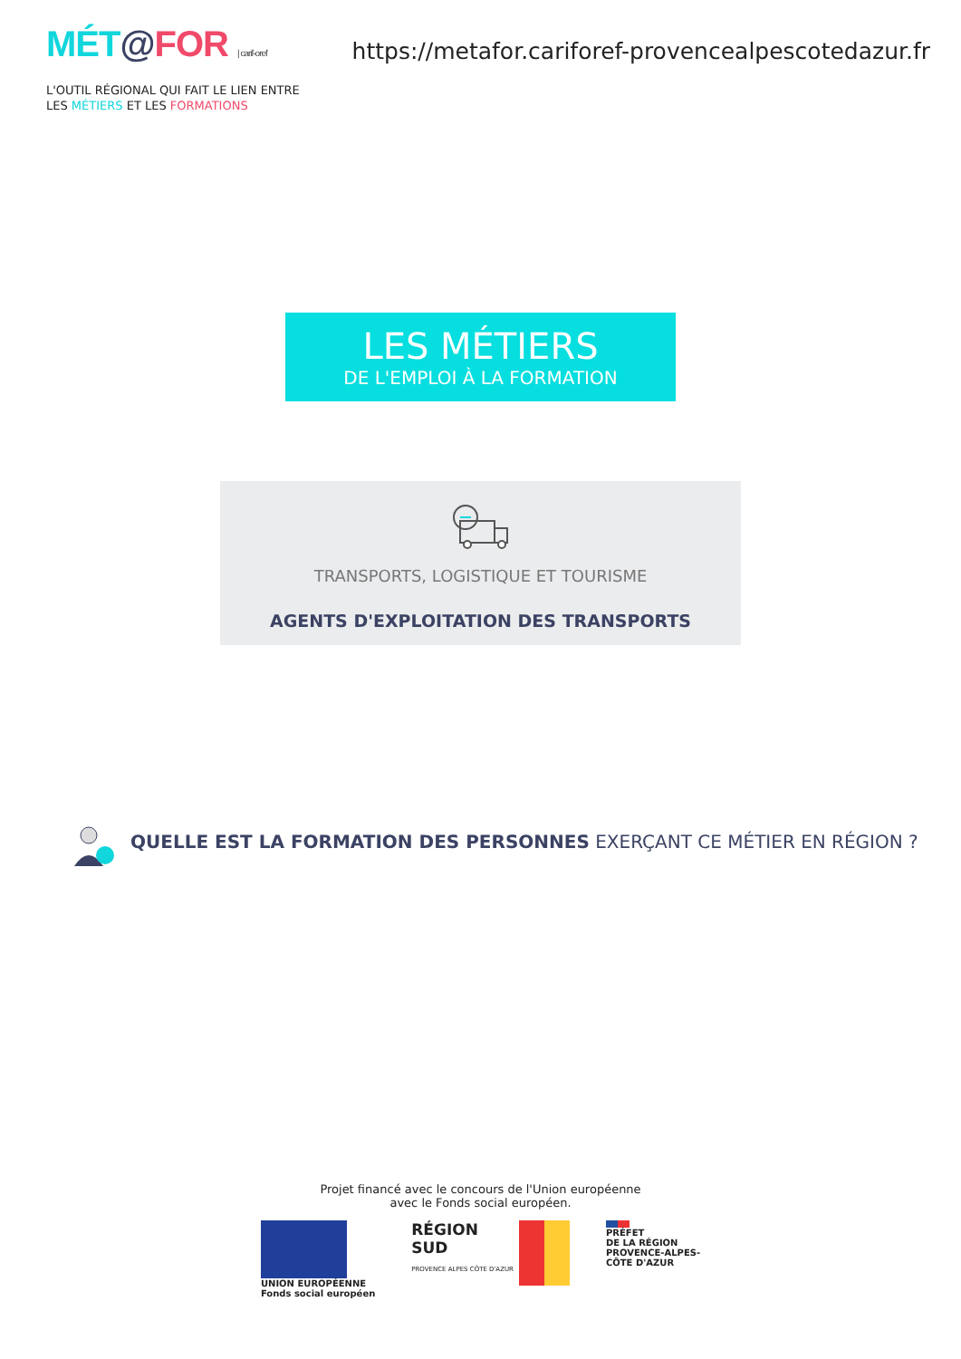MÉT@FOR | carif-oref
https://metafor.cariforef-provencealpescotedazur.fr
L'OUTIL RÉGIONAL QUI FAIT LE LIEN ENTRE
LES MÉTIERS ET LES FORMATIONS
LES MÉTIERS
DE L'EMPLOI À LA FORMATION
TRANSPORTS, LOGISTIQUE ET TOURISME
AGENTS D'EXPLOITATION DES TRANSPORTS
QUELLE EST LA FORMATION DES PERSONNES EXERÇANT CE MÉTIER EN RÉGION ?
Projet financé avec le concours de l'Union européenne
avec le Fonds social européen.
UNION EUROPÉENNE
Fonds social européen
RÉGION
SUD
PROVENCE ALPES CÔTE D'AZUR
PRÉFET
DE LA RÉGION
PROVENCE-ALPES-
CÔTE D'AZUR